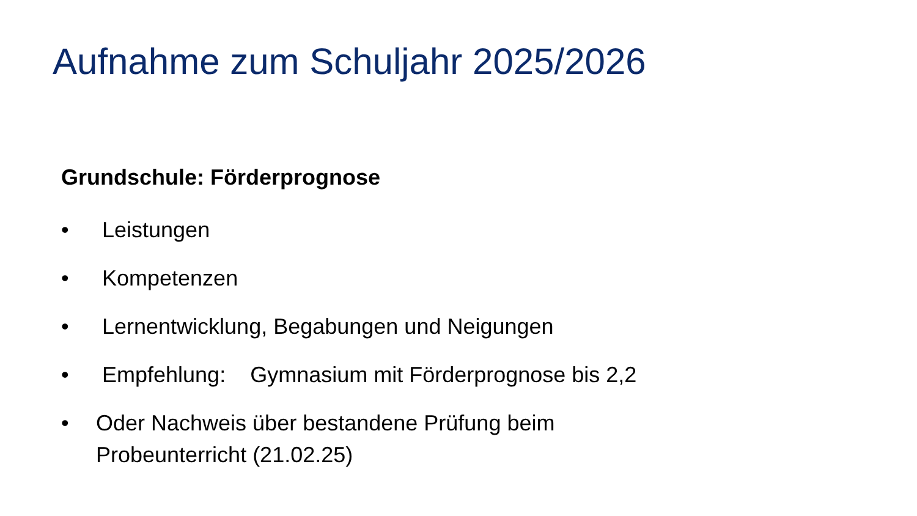Aufnahme zum Schuljahr 2025/2026
Grundschule: Förderprognose
• Leistungen
• Kompetenzen
• Lernentwicklung, Begabungen und Neigungen
• Empfehlung: Gymnasium mit Förderprognose bis 2,2
• Oder Nachweis über bestandene Prüfung beim
Probeunterricht (21.02.25)